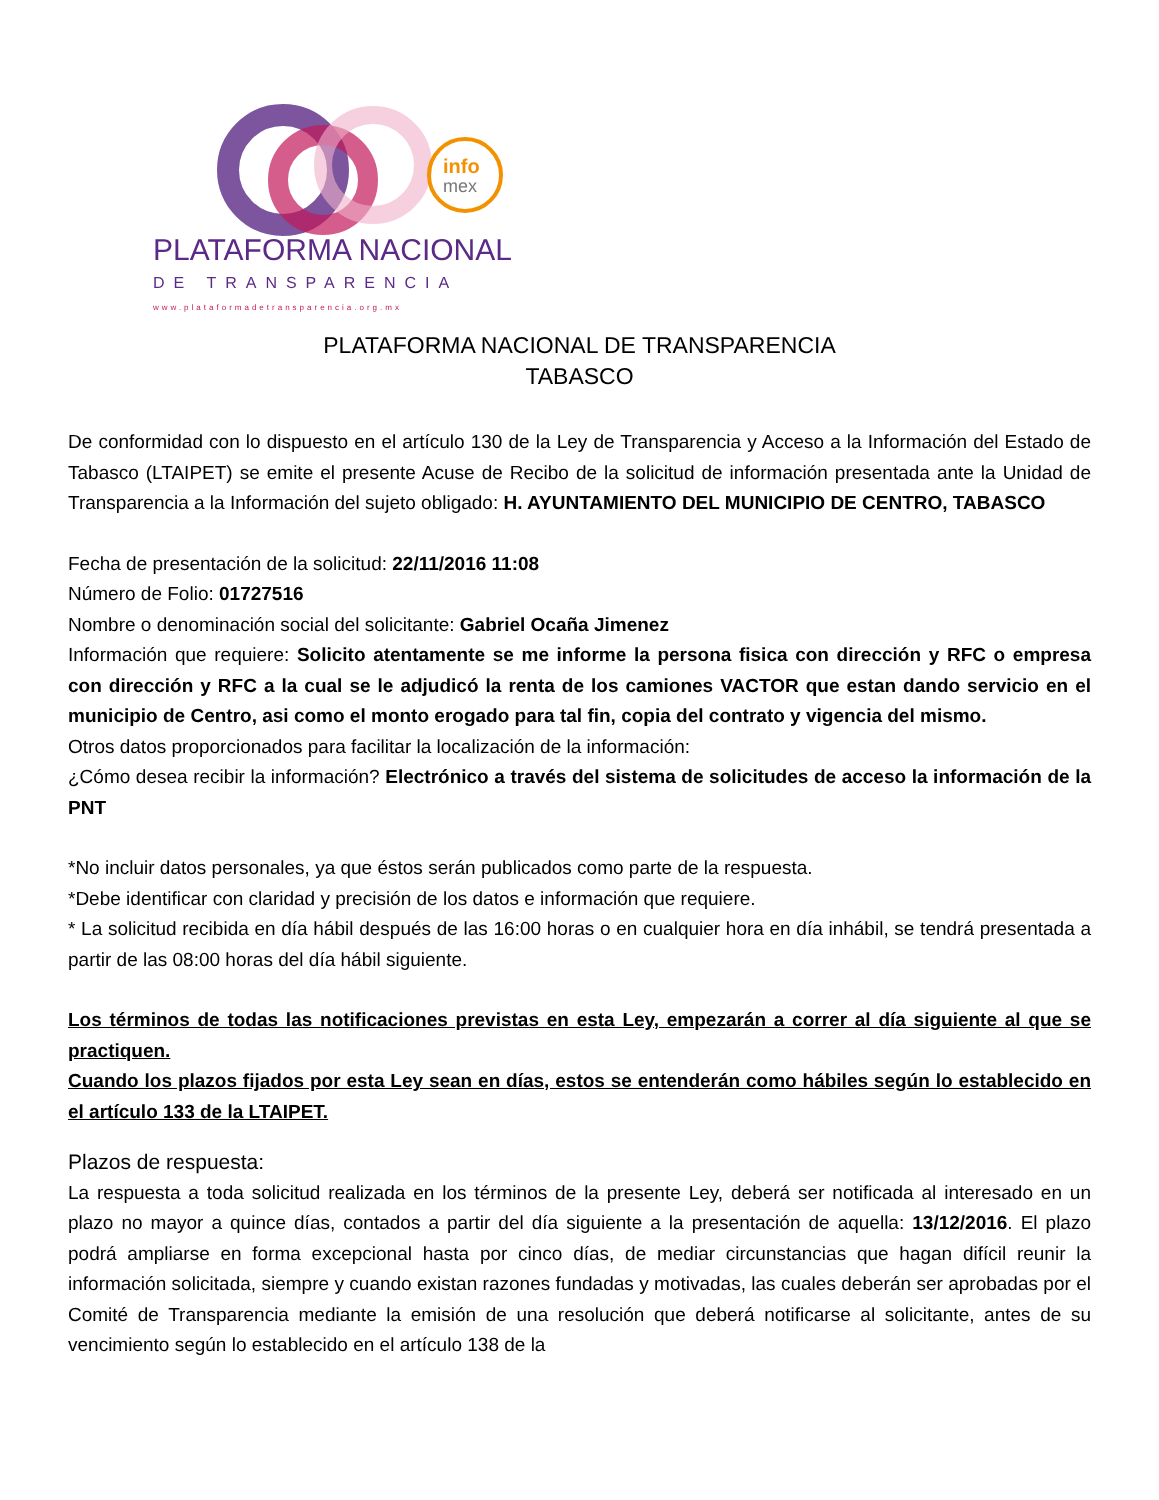info
mex
PLATAFORMA NACIONAL
DE TRANSPARENCIA
www.plataformadetransparencia.org.mx
PLATAFORMA NACIONAL DE TRANSPARENCIA
TABASCO
De conformidad con lo dispuesto en el artículo 130 de la Ley de Transparencia y Acceso a la Información del Estado de Tabasco (LTAIPET) se emite el presente Acuse de Recibo de la solicitud de información presentada ante la Unidad de Transparencia a la Información del sujeto obligado: H. AYUNTAMIENTO DEL MUNICIPIO DE CENTRO, TABASCO
Fecha de presentación de la solicitud: 22/11/2016 11:08
Número de Folio: 01727516
Nombre o denominación social del solicitante: Gabriel Ocaña Jimenez
Información que requiere: Solicito atentamente se me informe la persona fisica con dirección y RFC o empresa con dirección y RFC a la cual se le adjudicó la renta de los camiones VACTOR que estan dando servicio en el municipio de Centro, asi como el monto erogado para tal fin, copia del contrato y vigencia del mismo.
Otros datos proporcionados para facilitar la localización de la información:
¿Cómo desea recibir la información? Electrónico a través del sistema de solicitudes de acceso la información de la PNT
*No incluir datos personales, ya que éstos serán publicados como parte de la respuesta.
*Debe identificar con claridad y precisión de los datos e información que requiere.
* La solicitud recibida en día hábil después de las 16:00 horas o en cualquier hora en día inhábil, se tendrá presentada a partir de las 08:00 horas del día hábil siguiente.
Los términos de todas las notificaciones previstas en esta Ley, empezarán a correr al día siguiente al que se practiquen.
Cuando los plazos fijados por esta Ley sean en días, estos se entenderán como hábiles según lo establecido en el artículo 133 de la LTAIPET.
Plazos de respuesta:
La respuesta a toda solicitud realizada en los términos de la presente Ley, deberá ser notificada al interesado en un plazo no mayor a quince días, contados a partir del día siguiente a la presentación de aquella: 13/12/2016. El plazo podrá ampliarse en forma excepcional hasta por cinco días, de mediar circunstancias que hagan difícil reunir la información solicitada, siempre y cuando existan razones fundadas y motivadas, las cuales deberán ser aprobadas por el Comité de Transparencia mediante la emisión de una resolución que deberá notificarse al solicitante, antes de su vencimiento según lo establecido en el artículo 138 de la